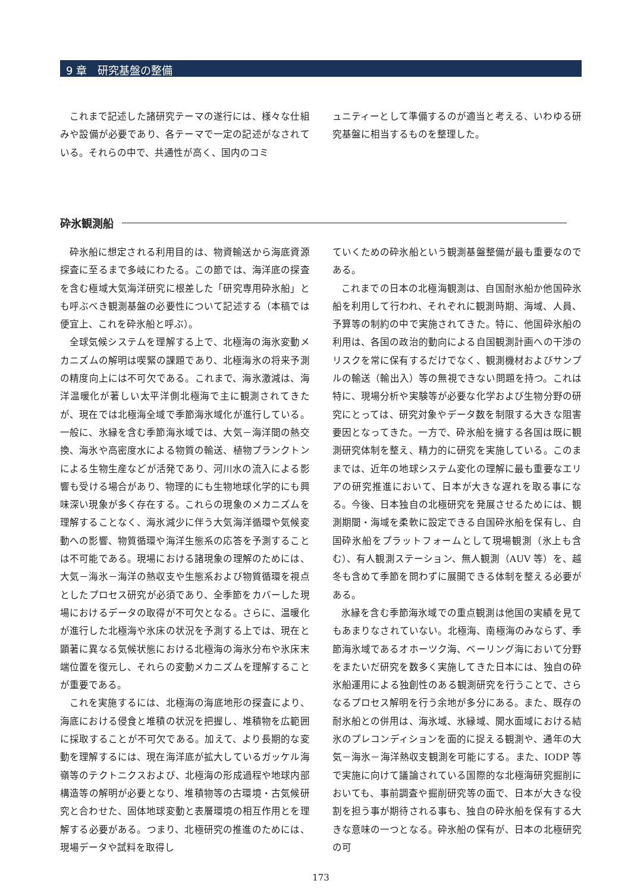9 章　研究基盤の整備
これまで記述した諸研究テーマの遂行には、様々な仕組みや設備が必要であり、各テーマで一定の記述がなされている。それらの中で、共通性が高く、国内のコミ
ュニティーとして準備するのが適当と考える、いわゆる研究基盤に相当するものを整理した。
砕氷観測船
砕氷船に想定される利用目的は、物資輸送から海底資源探査に至るまで多岐にわたる。この節では、海洋底の探査を含む極域大気海洋研究に根差した「研究専用砕氷船」とも呼ぶべき観測基盤の必要性について記述する（本稿では便宜上、これを砕氷船と呼ぶ）。
全球気候システムを理解する上で、北極海の海氷変動メカニズムの解明は喫緊の課題であり、北極海氷の将来予測の精度向上には不可欠である。これまで、海氷激減は、海洋温暖化が著しい太平洋側北極海で主に観測されてきたが、現在では北極海全域で季節海氷域化が進行している。一般に、氷縁を含む季節海氷域では、大気－海洋間の熱交換、海氷や高密度水による物質の輸送、植物プランクトンによる生物生産などが活発であり、河川水の流入による影響も受ける場合があり、物理的にも生物地球化学的にも興味深い現象が多く存在する。これらの現象のメカニズムを理解することなく、海氷減少に伴う大気海洋循環や気候変動への影響、物質循環や海洋生態系の応答を予測することは不可能である。現場における諸現象の理解のためには、大気－海氷－海洋の熱収支や生態系および物質循環を視点としたプロセス研究が必須であり、全季節をカバーした現場におけるデータの取得が不可欠となる。さらに、温暖化が進行した北極海や氷床の状況を予測する上では、現在と顕著に異なる気候状態における北極海の海氷分布や氷床末端位置を復元し、それらの変動メカニズムを理解することが重要である。
これを実施するには、北極海の海底地形の探査により、海底における侵食と堆積の状況を把握し、堆積物を広範囲に採取することが不可欠である。加えて、より長期的な変動を理解するには、現在海洋底が拡大しているガッケル海嶺等のテクトニクスおよび、北極海の形成過程や地球内部構造等の解明が必要となり、堆積物等の古環境・古気候研究と合わせた、固体地球変動と表層環境の相互作用とを理解する必要がある。つまり、北極研究の推進のためには、現場データや試料を取得し
ていくための砕氷船という観測基盤整備が最も重要なのである。
これまでの日本の北極海観測は、自国耐氷船か他国砕氷船を利用して行われ、それぞれに観測時期、海域、人員、予算等の制約の中で実施されてきた。特に、他国砕氷船の利用は、各国の政治的動向による自国観測計画への干渉のリスクを常に保有するだけでなく、観測機材およびサンプルの輸送（輸出入）等の無視できない問題を持つ。これは特に、現場分析や実験等が必要な化学および生物分野の研究にとっては、研究対象やデータ数を制限する大きな阻害要因となってきた。一方で、砕氷船を擁する各国は既に観測研究体制を整え、精力的に研究を実施している。このままでは、近年の地球システム変化の理解に最も重要なエリアの研究推進において、日本が大きな遅れを取る事になる。今後、日本独自の北極研究を発展させるためには、観測期間・海域を柔軟に設定できる自国砕氷船を保有し、自国砕氷船をプラットフォームとして現場観測（氷上も含む）、有人観測ステーション、無人観測（AUV 等）を、越冬も含めて季節を問わずに展開できる体制を整える必要がある。
氷縁を含む季節海氷域での重点観測は他国の実績を見てもあまりなされていない。北極海、南極海のみならず、季節海氷域であるオホーツク海、ベーリング海において分野をまたいだ研究を数多く実施してきた日本には、独自の砕氷船運用による独創性のある観測研究を行うことで、さらなるプロセス解明を行う余地が多分にある。また、既存の耐氷船との併用は、海氷域、氷縁域、開水面域における結氷のプレコンディションを面的に捉える観測や、通年の大気－海氷－海洋熱収支観測を可能にする。また、IODP 等で実施に向けて議論されている国際的な北極海研究掘削においても、事前調査や掘削研究等の面で、日本が大きな役割を担う事が期待される事も、独自の砕氷船を保有する大きな意味の一つとなる。砕氷船の保有が、日本の北極研究の可
173